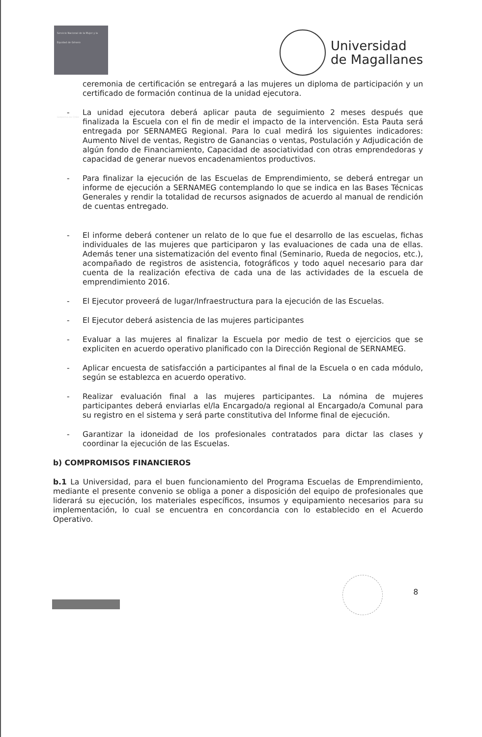Servicio Nacional de la Mujer y la Equidad de Género
Gobierno de Chile
Universidad
de Magallanes
ceremonia de certificación se entregará a las mujeres un diploma de participación y un certificado de formación continua de la unidad ejecutora.
- La unidad ejecutora deberá aplicar pauta de seguimiento 2 meses después que finalizada la Escuela con el fin de medir el impacto de la intervención. Esta Pauta será entregada por SERNAMEG Regional. Para lo cual medirá los siguientes indicadores: Aumento Nivel de ventas, Registro de Ganancias o ventas, Postulación y Adjudicación de algún fondo de Financiamiento, Capacidad de asociatividad con otras emprendedoras y capacidad de generar nuevos encadenamientos productivos.
- Para finalizar la ejecución de las Escuelas de Emprendimiento, se deberá entregar un informe de ejecución a SERNAMEG contemplando lo que se indica en las Bases Técnicas Generales y rendir la totalidad de recursos asignados de acuerdo al manual de rendición de cuentas entregado.
- El informe deberá contener un relato de lo que fue el desarrollo de las escuelas, fichas individuales de las mujeres que participaron y las evaluaciones de cada una de ellas. Además tener una sistematización del evento final (Seminario, Rueda de negocios, etc.), acompañado de registros de asistencia, fotográficos y todo aquel necesario para dar cuenta de la realización efectiva de cada una de las actividades de la escuela de emprendimiento 2016.
- El Ejecutor proveerá de lugar/Infraestructura para la ejecución de las Escuelas.
- El Ejecutor deberá asistencia de las mujeres participantes
- Evaluar a las mujeres al finalizar la Escuela por medio de test o ejercicios que se expliciten en acuerdo operativo planificado con la Dirección Regional de SERNAMEG.
- Aplicar encuesta de satisfacción a participantes al final de la Escuela o en cada módulo, según se establezca en acuerdo operativo.
- Realizar evaluación final a las mujeres participantes. La nómina de mujeres participantes deberá enviarlas el/la Encargado/a regional al Encargado/a Comunal para su registro en el sistema y será parte constitutiva del Informe final de ejecución.
- Garantizar la idoneidad de los profesionales contratados para dictar las clases y coordinar la ejecución de las Escuelas.
b) COMPROMISOS FINANCIEROS
b.1 La Universidad, para el buen funcionamiento del Programa Escuelas de Emprendimiento, mediante el presente convenio se obliga a poner a disposición del equipo de profesionales que liderará su ejecución, los materiales específicos, insumos y equipamiento necesarios para su implementación, lo cual se encuentra en concordancia con lo establecido en el Acuerdo Operativo.
8